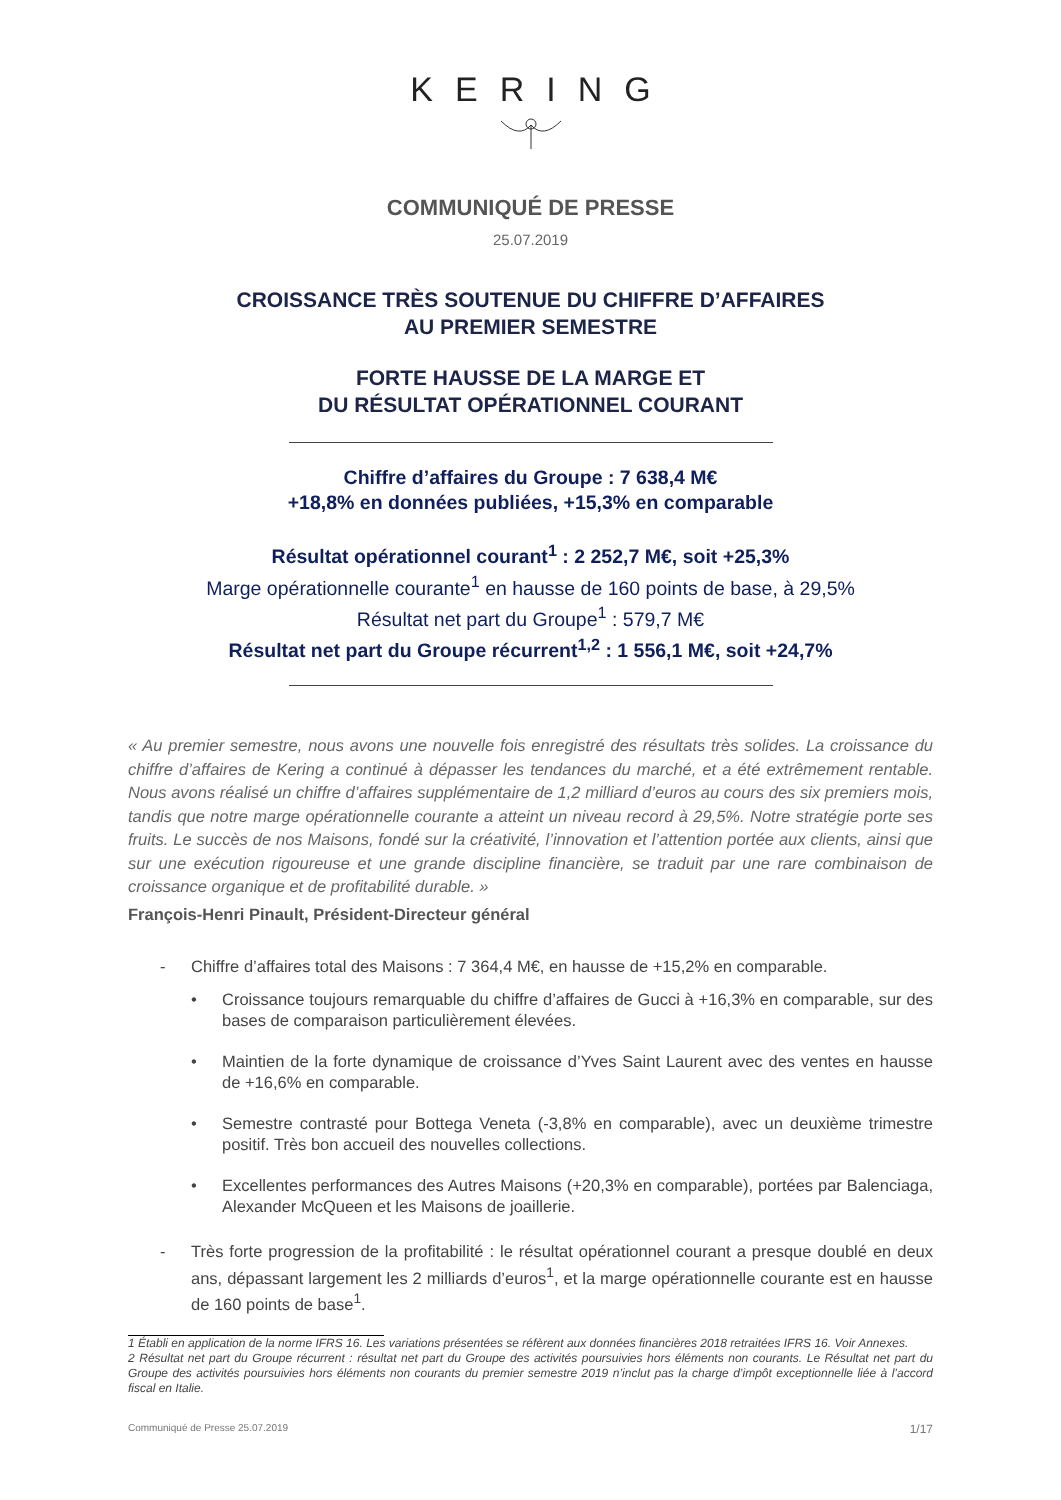KERING
COMMUNIQUÉ DE PRESSE
25.07.2019
CROISSANCE TRÈS SOUTENUE DU CHIFFRE D’AFFAIRES
AU PREMIER SEMESTRE
FORTE HAUSSE DE LA MARGE ET
DU RÉSULTAT OPÉRATIONNEL COURANT
Chiffre d’affaires du Groupe : 7 638,4 M€
+18,8% en données publiées, +15,3% en comparable
Résultat opérationnel courant<sup>1</sup> : 2 252,7 M€, soit +25,3%
Marge opérationnelle courante<sup>1</sup> en hausse de 160 points de base, à 29,5%
Résultat net part du Groupe<sup>1</sup> : 579,7 M€
Résultat net part du Groupe récurrent<sup>1,2</sup> : 1 556,1 M€, soit +24,7%
« Au premier semestre, nous avons une nouvelle fois enregistré des résultats très solides. La croissance du chiffre d’affaires de Kering a continué à dépasser les tendances du marché, et a été extrêmement rentable. Nous avons réalisé un chiffre d’affaires supplémentaire de 1,2 milliard d’euros au cours des six premiers mois, tandis que notre marge opérationnelle courante a atteint un niveau record à 29,5%. Notre stratégie porte ses fruits. Le succès de nos Maisons, fondé sur la créativité, l’innovation et l’attention portée aux clients, ainsi que sur une exécution rigoureuse et une grande discipline financière, se traduit par une rare combinaison de croissance organique et de profitabilité durable. »
François-Henri Pinault, Président-Directeur général
- Chiffre d’affaires total des Maisons : 7 364,4 M€, en hausse de +15,2% en comparable.
• Croissance toujours remarquable du chiffre d’affaires de Gucci à +16,3% en comparable, sur des bases de comparaison particulièrement élevées.
• Maintien de la forte dynamique de croissance d’Yves Saint Laurent avec des ventes en hausse de +16,6% en comparable.
• Semestre contrasté pour Bottega Veneta (-3,8% en comparable), avec un deuxième trimestre positif. Très bon accueil des nouvelles collections.
• Excellentes performances des Autres Maisons (+20,3% en comparable), portées par Balenciaga, Alexander McQueen et les Maisons de joaillerie.
- Très forte progression de la profitabilité : le résultat opérationnel courant a presque doublé en deux ans, dépassant largement les 2 milliards d’euros<sup>1</sup>, et la marge opérationnelle courante est en hausse de 160 points de base<sup>1</sup>.
1 Établi en application de la norme IFRS 16. Les variations présentées se réfèrent aux données financières 2018 retraitées IFRS 16. Voir Annexes.
2 Résultat net part du Groupe récurrent : résultat net part du Groupe des activités poursuivies hors éléments non courants. Le Résultat net part du Groupe des activités poursuivies hors éléments non courants du premier semestre 2019 n’inclut pas la charge d’impôt exceptionnelle liée à l’accord fiscal en Italie.
Communiqué de Presse 25.07.2019 1/17